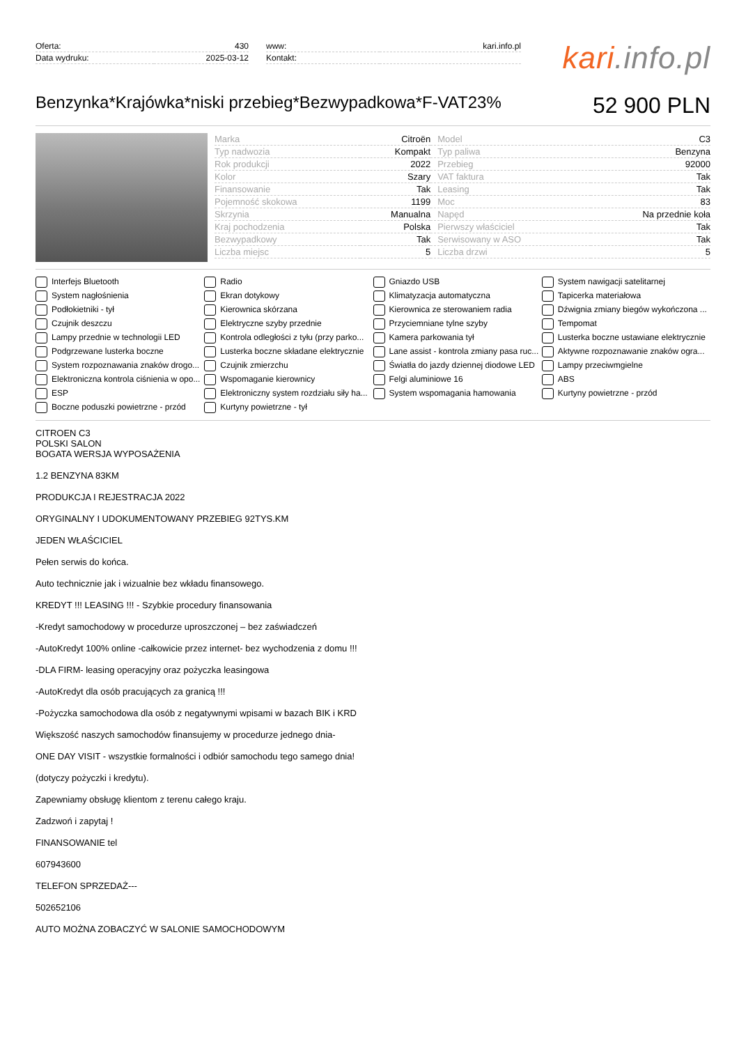| Oferta: | 430 |
| Data wydruku: | 2025-03-12 |
| www: | kari.info.pl |
| Kontakt: | |
kari.info.pl
Benzynka*Krajówka*niski przebieg*Bezwypadkowa*F-VAT23%
52 900 PLN
| Marka | Citroën | Model | C3 |
| Typ nadwozia | Kompakt | Typ paliwa | Benzyna |
| Rok produkcji | 2022 | Przebieg | 92000 |
| Kolor | Szary | VAT faktura | Tak |
| Finansowanie | Tak | Leasing | Tak |
| Pojemność skokowa | 1199 | Moc | 83 |
| Skrzynia | Manualna | Napęd | Na przednie koła |
| Kraj pochodzenia | Polska | Pierwszy właściciel | Tak |
| Bezwypadkowy | Tak | Serwisowany w ASO | Tak |
| Liczba miejsc | 5 | Liczba drzwi | 5 |
Interfejs Bluetooth
Radio
Gniazdo USB
System nawigacji satelitarnej
System nagłośnienia
Ekran dotykowy
Klimatyzacja automatyczna
Tapicerka materiałowa
Podłokietniki - tył
Kierownica skórzana
Kierownica ze sterowaniem radia
Dźwignia zmiany biegów wykończona ...
Czujnik deszczu
Elektryczne szyby przednie
Przyciemniane tylne szyby
Tempomat
Lampy przednie w technologii LED
Kontrola odległości z tyłu (przy parko...
Kamera parkowania tył
Lusterka boczne ustawiane elektrycznie
Podgrzewane lusterka boczne
Lusterka boczne składane elektrycznie
Lane assist - kontrola zmiany pasa ruc...
Aktywne rozpoznawanie znaków ogra...
System rozpoznawania znaków drogo...
Czujnik zmierzchu
Światła do jazdy dziennej diodowe LED
Lampy przeciwmgielne
Elektroniczna kontrola ciśnienia w opo...
Wspomaganie kierownicy
Felgi aluminiowe 16
ABS
ESP
Elektroniczny system rozdziału siły ha...
System wspomagania hamowania
Kurtyny powietrzne - przód
Boczne poduszki powietrzne - przód
Kurtyny powietrzne - tył
CITROEN C3
POLSKI SALON
BOGATA WERSJA WYPOSAŻENIA
1.2 BENZYNA 83KM
PRODUKCJA I REJESTRACJA 2022
ORYGINALNY I UDOKUMENTOWANY PRZEBIEG 92TYS.KM
JEDEN WŁAŚCICIEL
Pełen serwis do końca.
Auto technicznie jak i wizualnie bez wkładu finansowego.
KREDYT !!! LEASING !!! - Szybkie procedury finansowania
-Kredyt samochodowy w procedurze uproszczonej – bez zaświadczeń
-AutoKredyt 100% online -całkowicie przez internet- bez wychodzenia z domu !!!
-DLA FIRM- leasing operacyjny oraz pożyczka leasingowa
-AutoKredyt dla osób pracujących za granicą !!!
-Pożyczka samochodowa dla osób z negatywnymi wpisami w bazach BIK i KRD
Większość naszych samochodów finansujemy w procedurze jednego dnia-
ONE DAY VISIT - wszystkie formalności i odbiór samochodu tego samego dnia!
(dotyczy pożyczki i kredytu).
Zapewniamy obsługę klientom z terenu całego kraju.
Zadzwoń i zapytaj !
FINANSOWANIE tel
607943600
TELEFON SPRZEDAŻ---
502652106
AUTO MOŻNA ZOBACZYĆ W SALONIE SAMOCHODOWYM